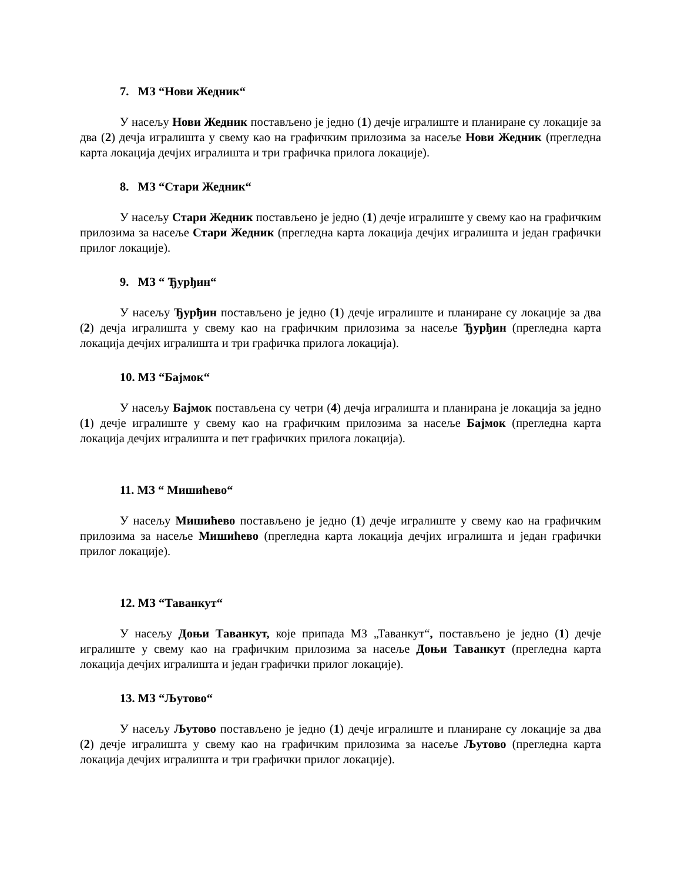7. МЗ “Нови Жедник“
У насељу Нови Жедник постављено је једно (1) дечје игралиште и планиране су локације за два (2) дечја игралишта у свему као на графичким прилозима за насеље Нови Жедник (прегледна карта локација дечјих игралишта и три графичка прилога локације).
8. МЗ “Стари Жедник“
У насељу Стари Жедник постављено је једно (1) дечје игралиште у свему као на графичким прилозима за насеље Стари Жедник (прегледна карта локација дечјих игралишта и један графички прилог локације).
9. МЗ “ Ђурђин“
У насељу Ђурђин постављено је једно (1) дечје игралиште и планиране су локације за два (2) дечја игралишта у свему као на графичким прилозима за насеље Ђурђин (прегледна карта локација дечјих игралишта и три графичка прилога локација).
10. МЗ “Бајмок“
У насељу Бајмок постављена су четри (4) дечја игралишта и планирана је локација за једно (1) дечје игралиште у свему као на графичким прилозима за насеље Бајмок (прегледна карта локација дечјих игралишта и пет графичких прилога локација).
11. МЗ “ Мишићево“
У насељу Мишићево постављено је једно (1) дечје игралиште у свему као на графичким прилозима за насеље Мишићево (прегледна карта локација дечјих игралишта и један графички прилог локације).
12. МЗ “Таванкут“
У насељу Доњи Таванкут, које припада МЗ „Таванкут“, постављено је једно (1) дечје игралиште у свему као на графичким прилозима за насеље Доњи Таванкут (прегледна карта локација дечјих игралишта и један графички прилог локације).
13. МЗ “Љутово“
У насељу Љутово постављено је једно (1) дечје игралиште и планиране су локације за два (2) дечје игралишта у свему као на графичким прилозима за насеље Љутово (прегледна карта локација дечјих игралишта и три графички прилог локације).